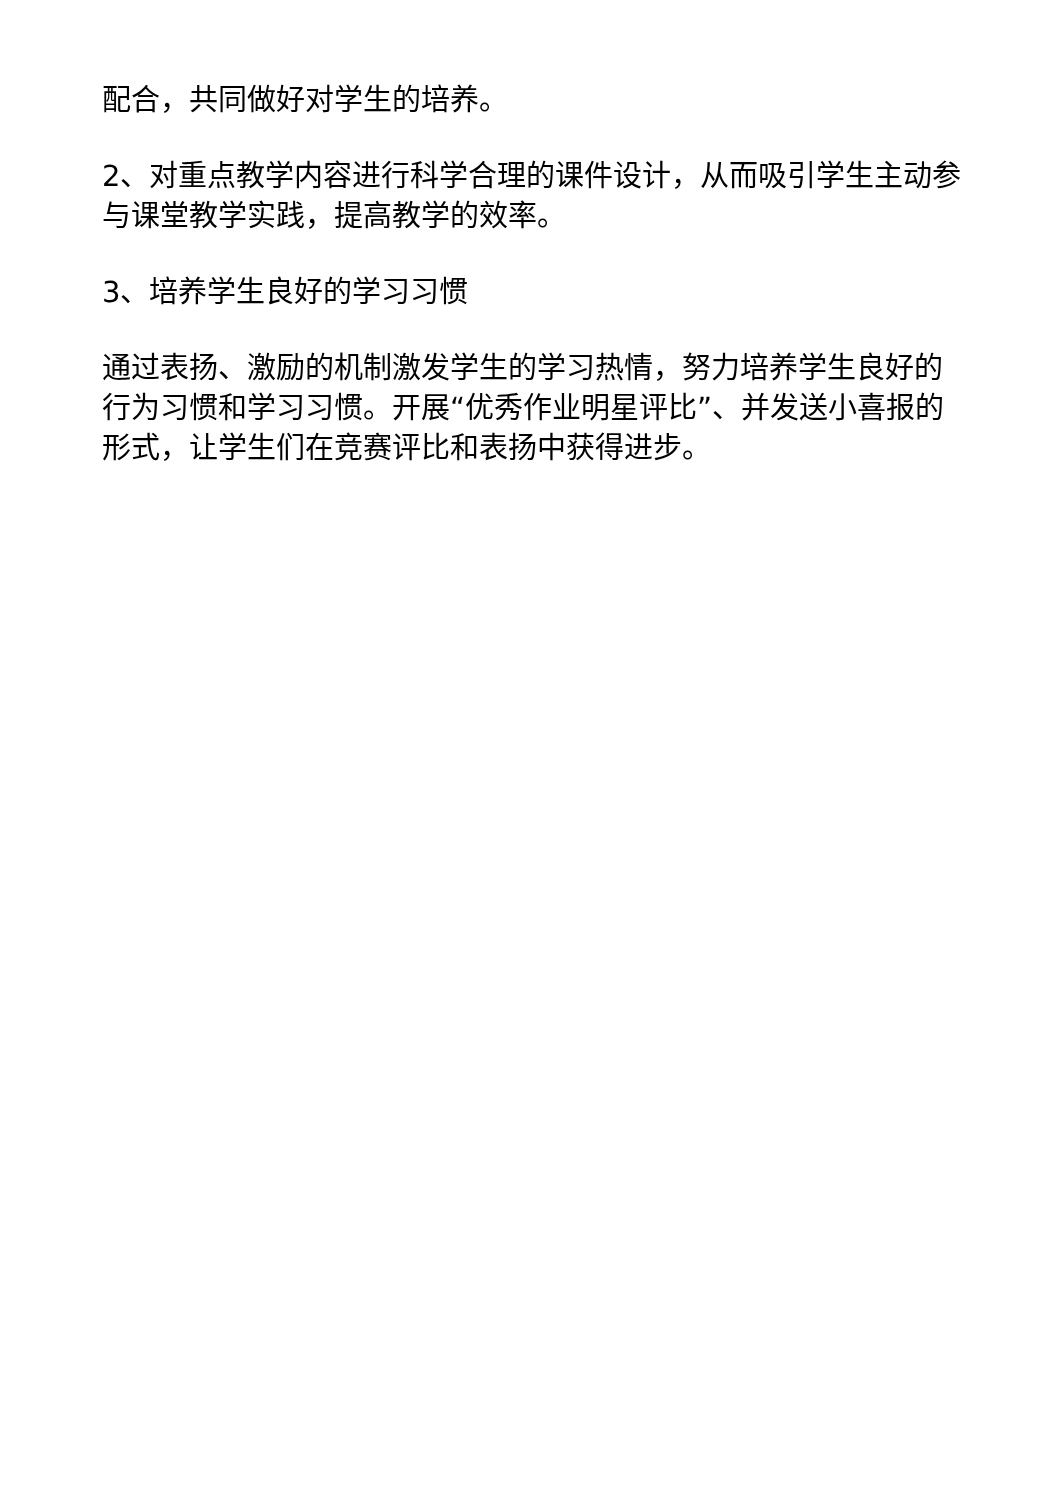配合，共同做好对学生的培养。
2、对重点教学内容进行科学合理的课件设计，从而吸引学生主动参与课堂教学实践，提高教学的效率。
3、培养学生良好的学习习惯
通过表扬、激励的机制激发学生的学习热情，努力培养学生良好的行为习惯和学习习惯。开展“优秀作业明星评比”、并发送小喜报的形式，让学生们在竞赛评比和表扬中获得进步。